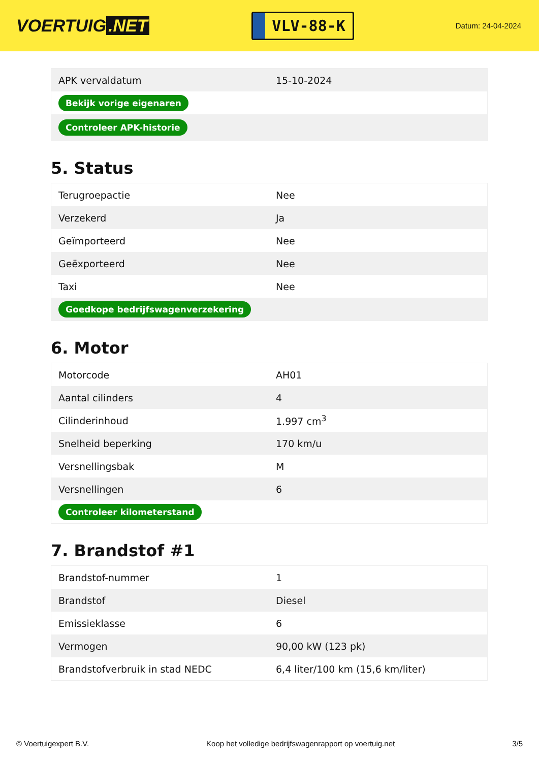VOERTUIG.NET
VLV-88-K
Datum: 24-04-2024
| APK vervaldatum | 15-10-2024 |
| Bekijk vorige eigenaren | |
| Controleer APK-historie | |
5. Status
| Terugroepactie | Nee |
| Verzekerd | Ja |
| Geïmporteerd | Nee |
| Geëxporteerd | Nee |
| Taxi | Nee |
| Goedkope bedrijfswagenverzekering | |
6. Motor
| Motorcode | AH01 |
| Aantal cilinders | 4 |
| Cilinderinhoud | 1.997 cm<sup>3</sup> |
| Snelheid beperking | 170 km/u |
| Versnellingsbak | M |
| Versnellingen | 6 |
| Controleer kilometerstand | |
7. Brandstof #1
| Brandstof-nummer | 1 |
| Brandstof | Diesel |
| Emissieklasse | 6 |
| Vermogen | 90,00 kW (123 pk) |
| Brandstofverbruik in stad NEDC | 6,4 liter/100 km (15,6 km/liter) |
© Voertuigexpert B.V. Koop het volledige bedrijfswagenrapport op voertuig.net 3/5